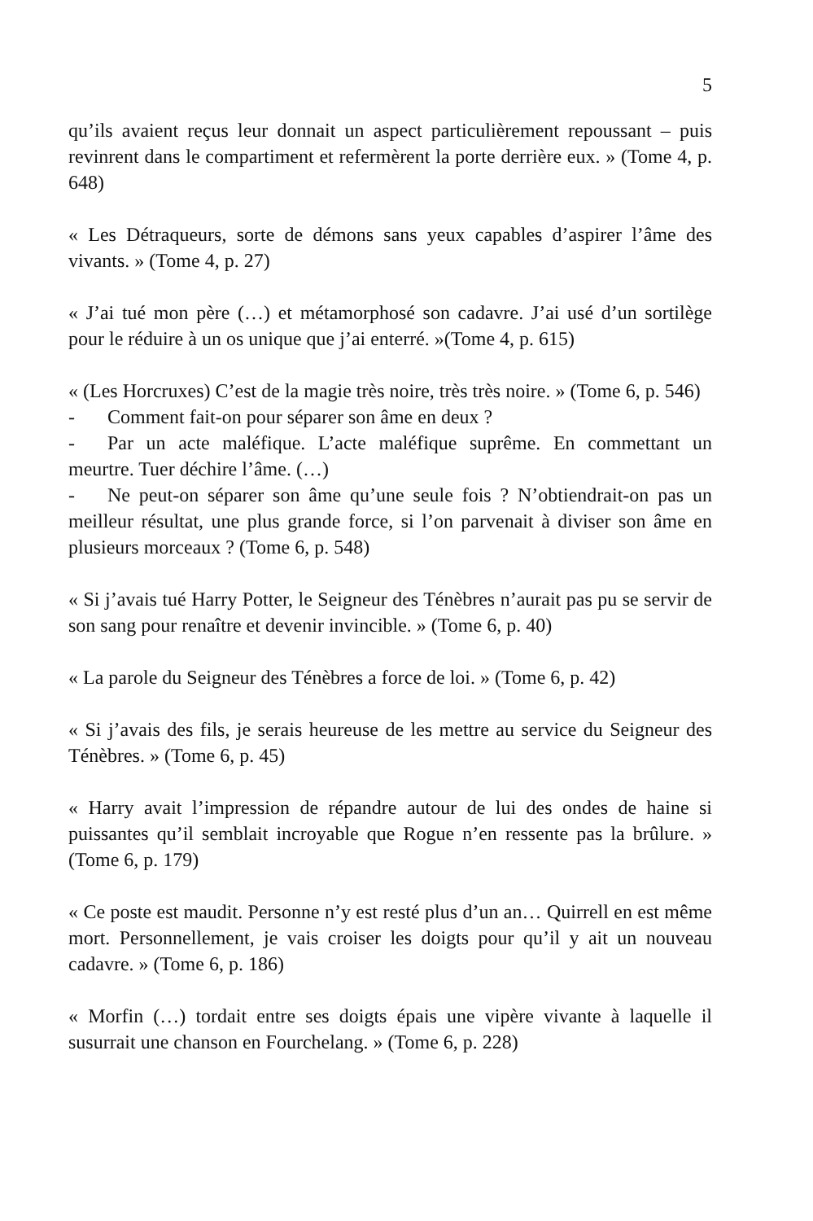5
qu’ils avaient reçus leur donnait un aspect particulièrement repoussant – puis revinrent dans le compartiment et refermèrent la porte derrière eux. » (Tome 4, p. 648)
« Les Détraqueurs, sorte de démons sans yeux capables d’aspirer l’âme des vivants. » (Tome 4, p. 27)
« J’ai tué mon père (…) et métamorphosé son cadavre. J’ai usé d’un sortilège pour le réduire à un os unique que j’ai enterré. »(Tome 4, p. 615)
« (Les Horcruxes) C’est de la magie très noire, très très noire. » (Tome 6, p. 546)
- Comment fait-on pour séparer son âme en deux ?
- Par un acte maléfique. L’acte maléfique suprême. En commettant un meurtre. Tuer déchire l’âme. (…)
- Ne peut-on séparer son âme qu’une seule fois ? N’obtiendrait-on pas un meilleur résultat, une plus grande force, si l’on parvenait à diviser son âme en plusieurs morceaux ? (Tome 6, p. 548)
« Si j’avais tué Harry Potter, le Seigneur des Ténèbres n’aurait pas pu se servir de son sang pour renaître et devenir invincible. » (Tome 6, p. 40)
« La parole du Seigneur des Ténèbres a force de loi. » (Tome 6, p. 42)
« Si j’avais des fils, je serais heureuse de les mettre au service du Seigneur des Ténèbres. » (Tome 6, p. 45)
« Harry avait l’impression de répandre autour de lui des ondes de haine si puissantes qu’il semblait incroyable que Rogue n’en ressente pas la brûlure. » (Tome 6, p. 179)
« Ce poste est maudit. Personne n’y est resté plus d’un an… Quirrell en est même mort. Personnellement, je vais croiser les doigts pour qu’il y ait un nouveau cadavre. » (Tome 6, p. 186)
« Morfin (…) tordait entre ses doigts épais une vipère vivante à laquelle il susurrait une chanson en Fourchelang. » (Tome 6, p. 228)